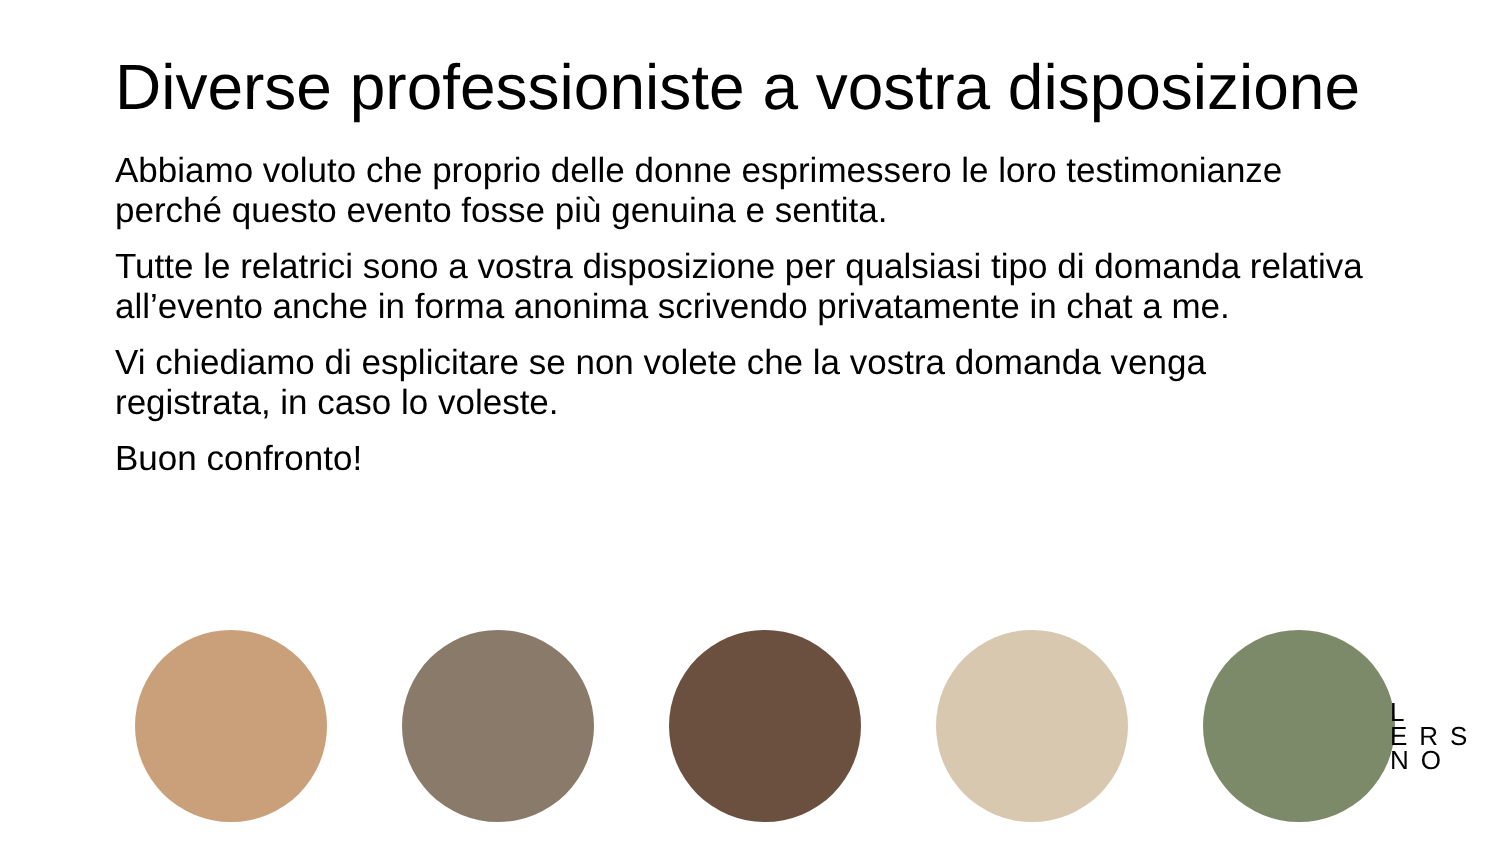Diverse professioniste a vostra disposizione
Abbiamo voluto che proprio delle donne esprimessero le loro testimonianze perché questo evento fosse più genuina e sentita.
Tutte le relatrici sono a vostra disposizione per qualsiasi tipo di domanda relativa all’evento anche in forma anonima scrivendo privatamente in chat a me.
Vi chiediamo di esplicitare se non volete che la vostra domanda venga registrata, in caso lo voleste.
Buon confronto!
L
ERS
NO